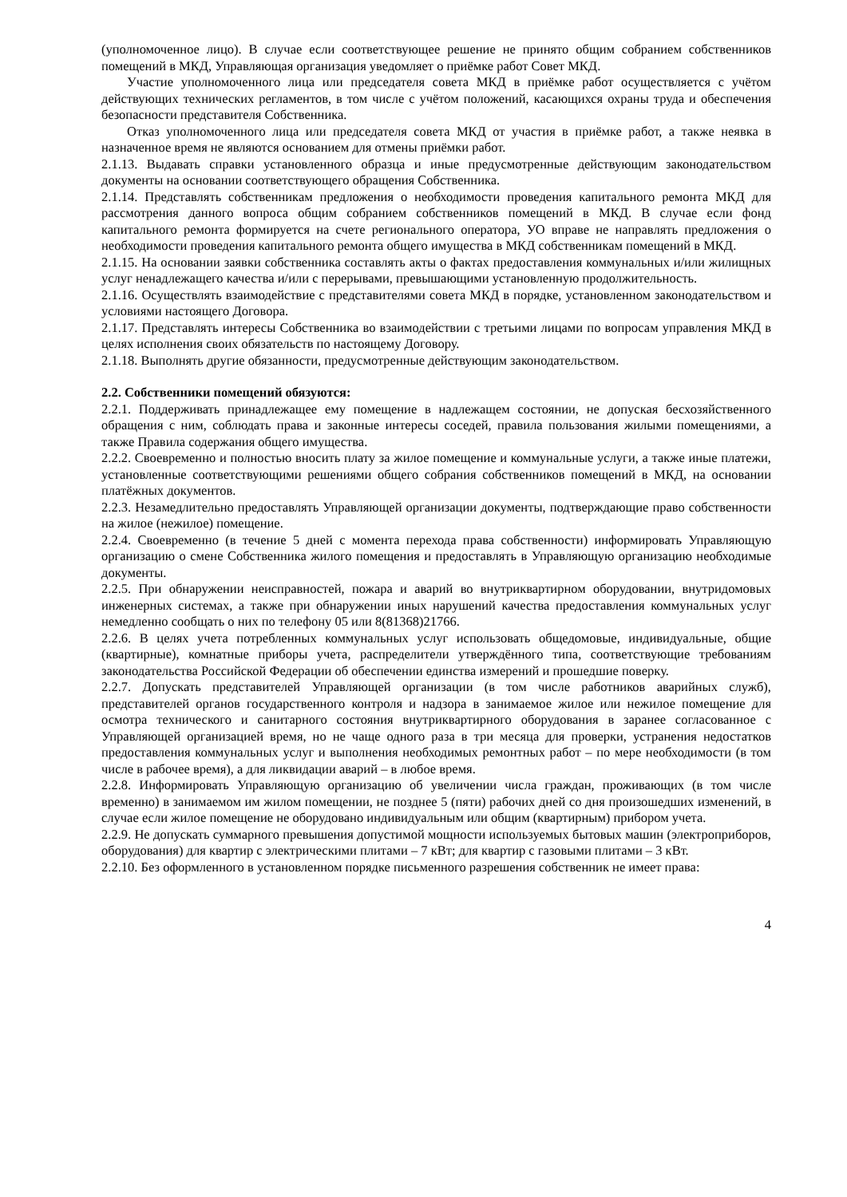(уполномоченное лицо). В случае если соответствующее решение не принято общим собранием собственников помещений в МКД, Управляющая организация уведомляет о приёмке работ Совет МКД.
Участие уполномоченного лица или председателя совета МКД в приёмке работ осуществляется с учётом действующих технических регламентов, в том числе с учётом положений, касающихся охраны труда и обеспечения безопасности представителя Собственника.
Отказ уполномоченного лица или председателя совета МКД от участия в приёмке работ, а также неявка в назначенное время не являются основанием для отмены приёмки работ.
2.1.13. Выдавать справки установленного образца и иные предусмотренные действующим законодательством документы на основании соответствующего обращения Собственника.
2.1.14. Представлять собственникам предложения о необходимости проведения капитального ремонта МКД для рассмотрения данного вопроса общим собранием собственников помещений в МКД. В случае если фонд капитального ремонта формируется на счете регионального оператора, УО вправе не направлять предложения о необходимости проведения капитального ремонта общего имущества в МКД собственникам помещений в МКД.
2.1.15. На основании заявки собственника составлять акты о фактах предоставления коммунальных и/или жилищных услуг ненадлежащего качества и/или с перерывами, превышающими установленную продолжительность.
2.1.16. Осуществлять взаимодействие с представителями совета МКД в порядке, установленном законодательством и условиями настоящего Договора.
2.1.17. Представлять интересы Собственника во взаимодействии с третьими лицами по вопросам управления МКД в целях исполнения своих обязательств по настоящему Договору.
2.1.18. Выполнять другие обязанности, предусмотренные действующим законодательством.
2.2. Собственники помещений обязуются:
2.2.1. Поддерживать принадлежащее ему помещение в надлежащем состоянии, не допуская бесхозяйственного обращения с ним, соблюдать права и законные интересы соседей, правила пользования жилыми помещениями, а также Правила содержания общего имущества.
2.2.2. Своевременно и полностью вносить плату за жилое помещение и коммунальные услуги, а также иные платежи, установленные соответствующими решениями общего собрания собственников помещений в МКД, на основании платёжных документов.
2.2.3. Незамедлительно предоставлять Управляющей организации документы, подтверждающие право собственности на жилое (нежилое) помещение.
2.2.4. Своевременно (в течение 5 дней с момента перехода права собственности) информировать Управляющую организацию о смене Собственника жилого помещения и предоставлять в Управляющую организацию необходимые документы.
2.2.5. При обнаружении неисправностей, пожара и аварий во внутриквартирном оборудовании, внутридомовых инженерных системах, а также при обнаружении иных нарушений качества предоставления коммунальных услуг немедленно сообщать о них по телефону 05 или 8(81368)21766.
2.2.6. В целях учета потребленных коммунальных услуг использовать общедомовые, индивидуальные, общие (квартирные), комнатные приборы учета, распределители утверждённого типа, соответствующие требованиям законодательства Российской Федерации об обеспечении единства измерений и прошедшие поверку.
2.2.7. Допускать представителей Управляющей организации (в том числе работников аварийных служб), представителей органов государственного контроля и надзора в занимаемое жилое или нежилое помещение для осмотра технического и санитарного состояния внутриквартирного оборудования в заранее согласованное с Управляющей организацией время, но не чаще одного раза в три месяца для проверки, устранения недостатков предоставления коммунальных услуг и выполнения необходимых ремонтных работ – по мере необходимости (в том числе в рабочее время), а для ликвидации аварий – в любое время.
2.2.8. Информировать Управляющую организацию об увеличении числа граждан, проживающих (в том числе временно) в занимаемом им жилом помещении, не позднее 5 (пяти) рабочих дней со дня произошедших изменений, в случае если жилое помещение не оборудовано индивидуальным или общим (квартирным) прибором учета.
2.2.9. Не допускать суммарного превышения допустимой мощности используемых бытовых машин (электроприборов, оборудования) для квартир с электрическими плитами – 7 кВт; для квартир с газовыми плитами – 3 кВт.
2.2.10. Без оформленного в установленном порядке письменного разрешения собственник не имеет права:
4